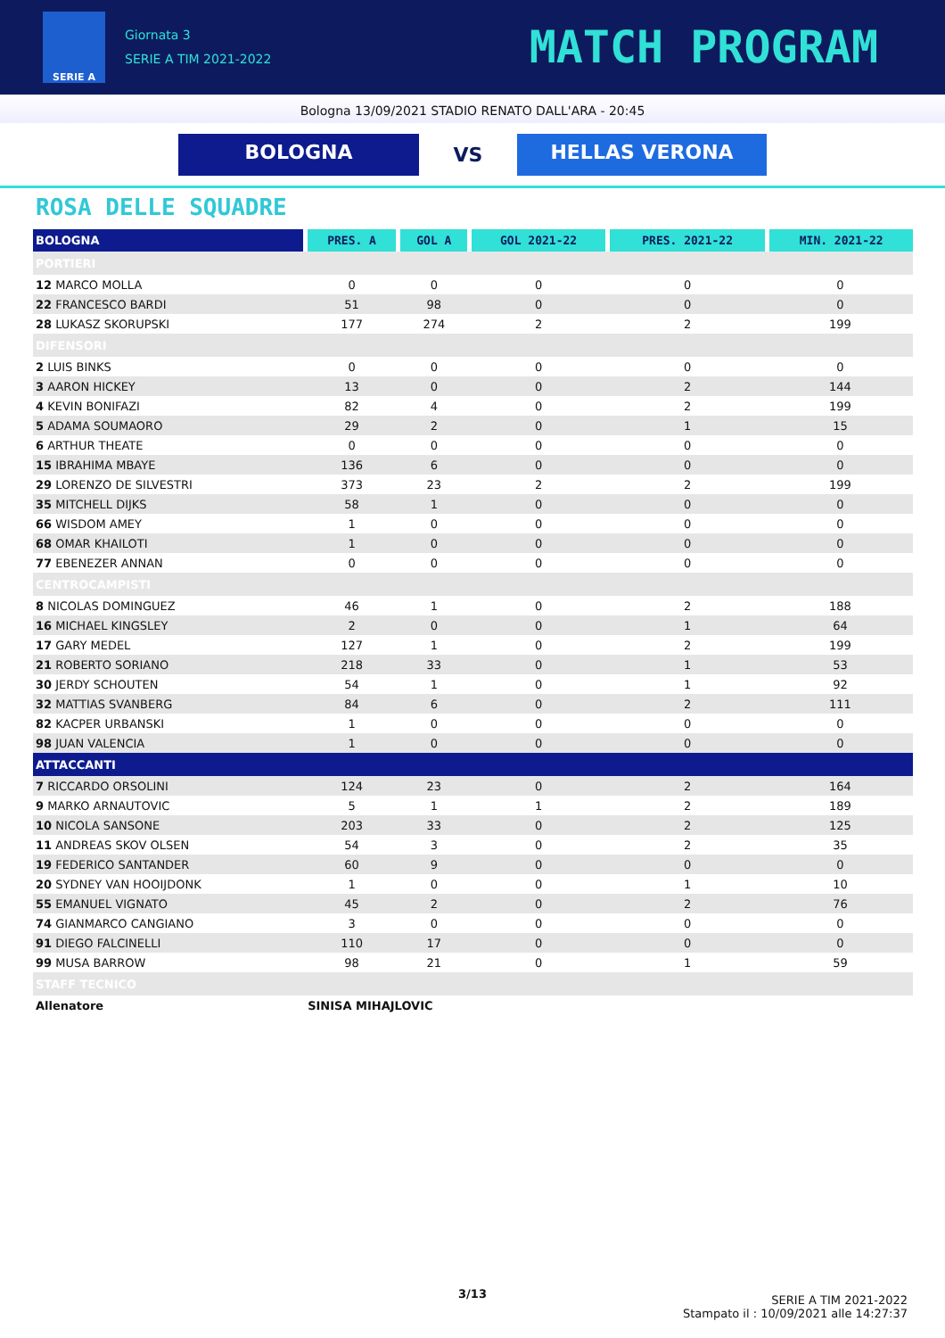SERIE A
Giornata 3
SERIE A TIM 2021-2022
MATCH PROGRAM
Bologna 13/09/2021 STADIO RENATO DALL'ARA - 20:45
BOLOGNA
VS
HELLAS VERONA
ROSA DELLE SQUADRE
| BOLOGNA | PRES. A | GOL A | GOL 2021-22 | PRES. 2021-22 | MIN. 2021-22 |
| --- | --- | --- | --- | --- | --- |
| PORTIERI | | | | | |
| 12 MARCO MOLLA | 0 | 0 | 0 | 0 | 0 |
| 22 FRANCESCO BARDI | 51 | 98 | 0 | 0 | 0 |
| 28 LUKASZ SKORUPSKI | 177 | 274 | 2 | 2 | 199 |
| DIFENSORI | | | | | |
| 2 LUIS BINKS | 0 | 0 | 0 | 0 | 0 |
| 3 AARON HICKEY | 13 | 0 | 0 | 2 | 144 |
| 4 KEVIN BONIFAZI | 82 | 4 | 0 | 2 | 199 |
| 5 ADAMA SOUMAORO | 29 | 2 | 0 | 1 | 15 |
| 6 ARTHUR THEATE | 0 | 0 | 0 | 0 | 0 |
| 15 IBRAHIMA MBAYE | 136 | 6 | 0 | 0 | 0 |
| 29 LORENZO DE SILVESTRI | 373 | 23 | 2 | 2 | 199 |
| 35 MITCHELL DIJKS | 58 | 1 | 0 | 0 | 0 |
| 66 WISDOM AMEY | 1 | 0 | 0 | 0 | 0 |
| 68 OMAR KHAILOTI | 1 | 0 | 0 | 0 | 0 |
| 77 EBENEZER ANNAN | 0 | 0 | 0 | 0 | 0 |
| CENTROCAMPISTI | | | | | |
| 8 NICOLAS DOMINGUEZ | 46 | 1 | 0 | 2 | 188 |
| 16 MICHAEL KINGSLEY | 2 | 0 | 0 | 1 | 64 |
| 17 GARY MEDEL | 127 | 1 | 0 | 2 | 199 |
| 21 ROBERTO SORIANO | 218 | 33 | 0 | 1 | 53 |
| 30 JERDY SCHOUTEN | 54 | 1 | 0 | 1 | 92 |
| 32 MATTIAS SVANBERG | 84 | 6 | 0 | 2 | 111 |
| 82 KACPER URBANSKI | 1 | 0 | 0 | 0 | 0 |
| 98 JUAN VALENCIA | 1 | 0 | 0 | 0 | 0 |
| ATTACCANTI | | | | | |
| 7 RICCARDO ORSOLINI | 124 | 23 | 0 | 2 | 164 |
| 9 MARKO ARNAUTOVIC | 5 | 1 | 1 | 2 | 189 |
| 10 NICOLA SANSONE | 203 | 33 | 0 | 2 | 125 |
| 11 ANDREAS SKOV OLSEN | 54 | 3 | 0 | 2 | 35 |
| 19 FEDERICO SANTANDER | 60 | 9 | 0 | 0 | 0 |
| 20 SYDNEY VAN HOOIJDONK | 1 | 0 | 0 | 1 | 10 |
| 55 EMANUEL VIGNATO | 45 | 2 | 0 | 2 | 76 |
| 74 GIANMARCO CANGIANO | 3 | 0 | 0 | 0 | 0 |
| 91 DIEGO FALCINELLI | 110 | 17 | 0 | 0 | 0 |
| 99 MUSA BARROW | 98 | 21 | 0 | 1 | 59 |
| STAFF TECNICO | | | | | |
| Allenatore | SINISA MIHAJLOVIC | | | | |
3/13
SERIE A TIM 2021-2022
Stampato il : 10/09/2021 alle 14:27:37